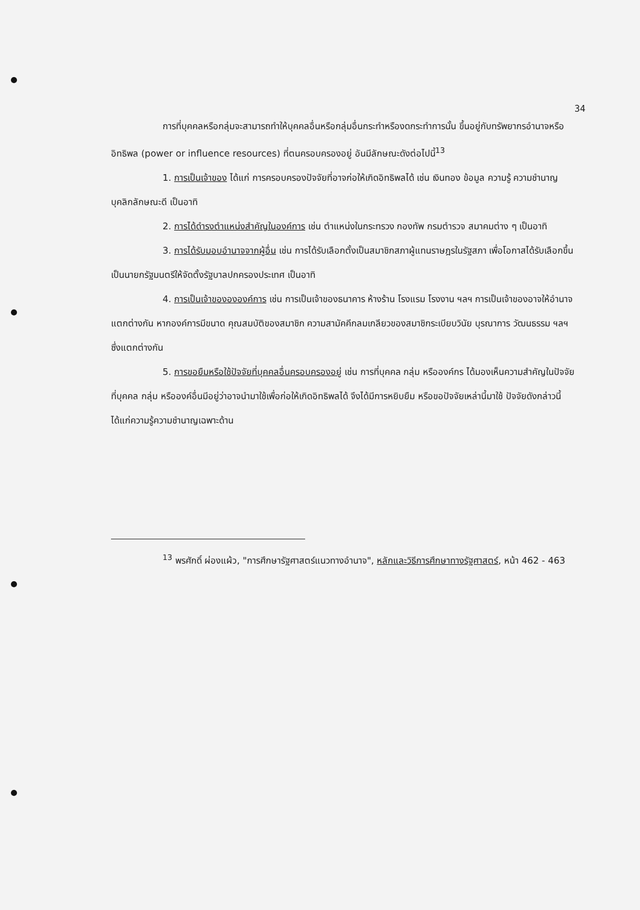34
การที่บุคคลหรือกลุ่มจะสามารถทำให้บุคคลอื่นหรือกลุ่มอื่นกระทำหรืองดกระทำการนั้น ขึ้นอยู่กับทรัพยากรอำนาจหรืออิทธิพล (power or influence resources) ที่ตนครอบครองอยู่ อันมีลักษณะดังต่อไปนี้<sup>13</sup>
1. การเป็นเจ้าของ ได้แก่ การครอบครองปัจจัยที่อาจก่อให้เกิดอิทธิพลได้ เช่น เงินทอง ข้อมูล ความรู้ ความชำนาญ บุคลิกลักษณะดี เป็นอาทิ
2. การได้ดำรงตำแหน่งสำคัญในองค์การ เช่น ตำแหน่งในกระทรวง กองทัพ กรมตำรวจ สมาคมต่าง ๆ เป็นอาทิ
3. การได้รับมอบอำนาจจากผู้อื่น เช่น การได้รับเลือกตั้งเป็นสมาชิกสภาผู้แทนราษฎรในรัฐสภา เพื่อโอกาสได้รับเลือกขึ้นเป็นนายกรัฐมนตรีให้จัดตั้งรัฐบาลปกครองประเทศ เป็นอาทิ
4. การเป็นเจ้าของององค์การ เช่น การเป็นเจ้าของธนาคาร ห้างร้าน โรงแรม โรงงาน ฯลฯ การเป็นเจ้าของอาจให้อำนาจแตกต่างกัน หากองค์การมีขนาด คุณสมบัติของสมาชิก ความสามัคคีกลมเกลียวของสมาชิกระเบียบวินัย บุรณาการ วัฒนธรรม ฯลฯ ซึ่งแตกต่างกัน
5. การขอยืมหรือใช้ปัจจัยที่บุคคลอื่นครอบครองอยู่ เช่น การที่บุคคล กลุ่ม หรือองค์กร ได้มองเห็นความสำคัญในปัจจัยที่บุคคล กลุ่ม หรือองค์อื่นมีอยู่ว่าอาจนำมาใช้เพื่อก่อให้เกิดอิทธิพลได้ จึงได้มีการหยิบยืม หรือขอปัจจัยเหล่านี้มาใช้ ปัจจัยดังกล่าวนี้ได้แก่ความรู้ความชำนาญเฉพาะด้าน
<sup>13</sup> พรศักดิ์ ผ่องแผ้ว, "การศึกษารัฐศาสตร์แนวทางอำนาจ", หลักและวิธีการศึกษาทางรัฐศาสตร์, หน้า 462 - 463